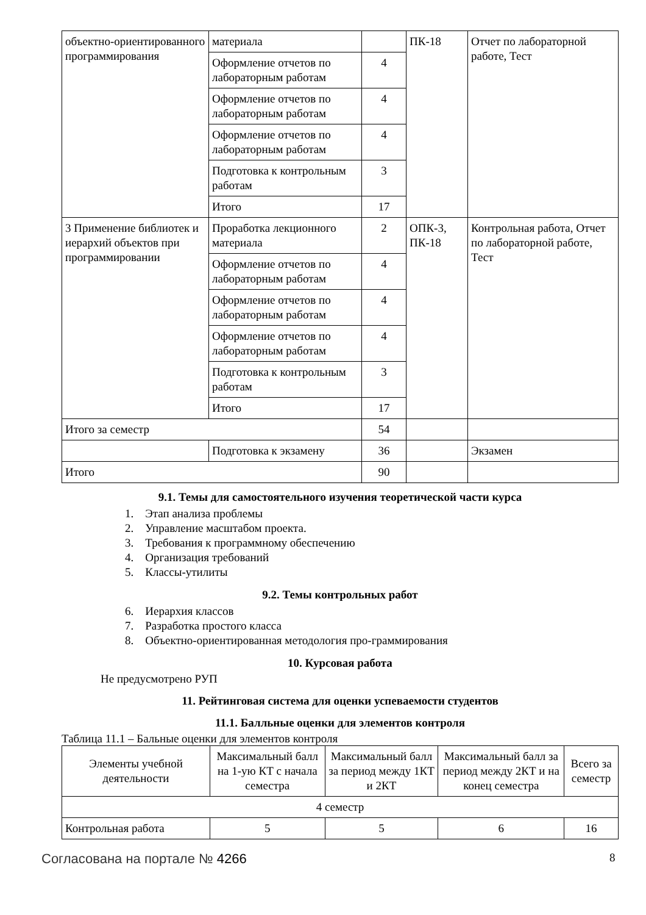| объектно-ориентированного программирования | материала | | ПК-18 | Отчет по лабораторной работе, Тест |
| | Оформление отчетов по лабораторным работам | 4 | | |
| | Оформление отчетов по лабораторным работам | 4 | | |
| | Оформление отчетов по лабораторным работам | 4 | | |
| | Подготовка к контрольным работам | 3 | | |
| | Итого | 17 | | |
| 3 Применение библиотек и иерархий объектов при программировании | Проработка лекционного материала | 2 | ОПК-3, ПК-18 | Контрольная работа, Отчет по лабораторной работе, Тест |
| | Оформление отчетов по лабораторным работам | 4 | | |
| | Оформление отчетов по лабораторным работам | 4 | | |
| | Оформление отчетов по лабораторным работам | 4 | | |
| | Подготовка к контрольным работам | 3 | | |
| | Итого | 17 | | |
| Итого за семестр | | 54 | | |
| | Подготовка к экзамену | 36 | | Экзамен |
| Итого | | 90 | | |
9.1. Темы для самостоятельного изучения теоретической части курса
1. Этап анализа проблемы
2. Управление масштабом проекта.
3. Требования к программному обеспечению
4. Организация требований
5. Классы-утилиты
9.2. Темы контрольных работ
6. Иерархия классов
7. Разработка простого класса
8. Объектно-ориентированная методология про-граммирования
10. Курсовая работа
Не предусмотрено РУП
11. Рейтинговая система для оценки успеваемости студентов
11.1. Балльные оценки для элементов контроля
Таблица 11.1 – Бальные оценки для элементов контроля
| Элементы учебной деятельности | Максимальный балл на 1-ую КТ с начала семестра | Максимальный балл за период между 1КТ и 2КТ | Максимальный балл за период между 2КТ и на конец семестра | Всего за семестр |
| --- | --- | --- | --- | --- |
| 4 семестр | | | | |
| Контрольная работа | 5 | 5 | 6 | 16 |
Согласована на портале № 4266 8